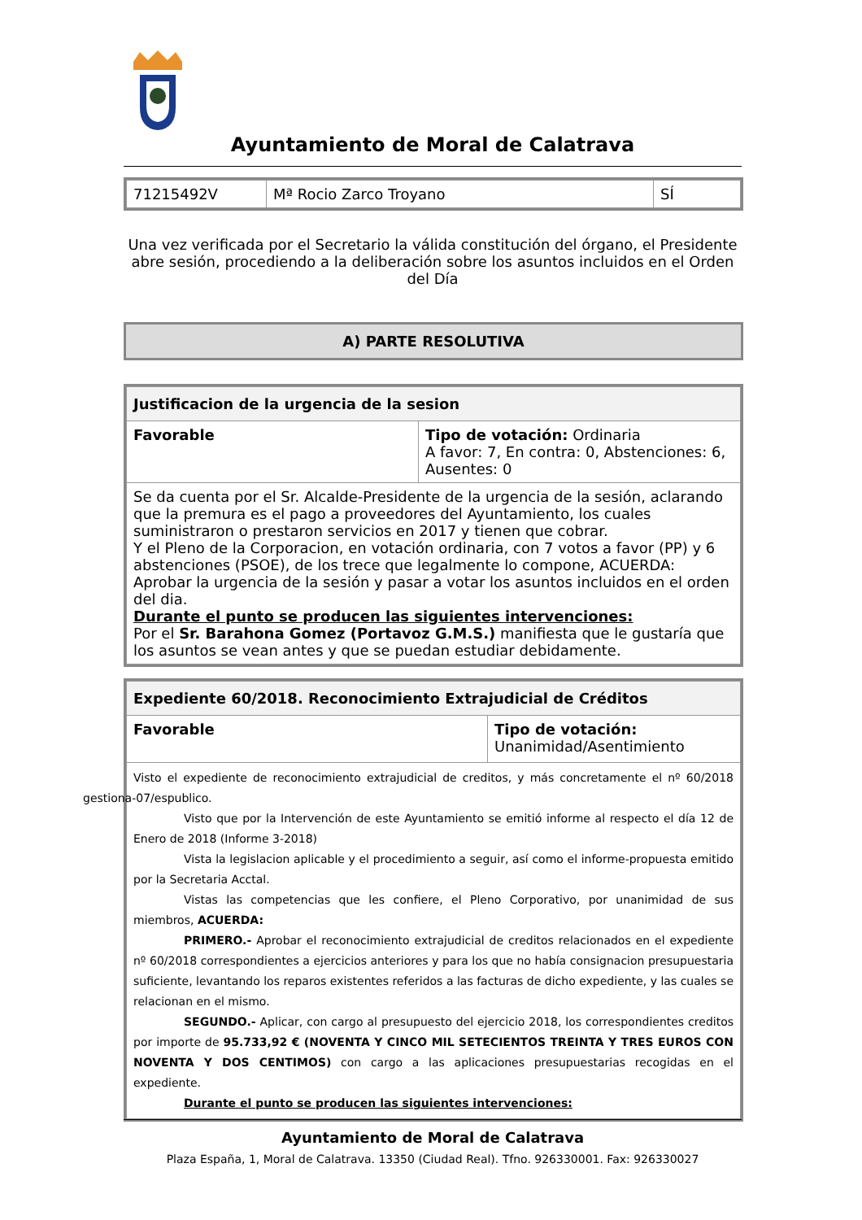Ayuntamiento de Moral de Calatrava
| 71215492V | Mª Rocio Zarco Troyano | SÍ |
Una vez verificada por el Secretario la válida constitución del órgano, el Presidente abre sesión, procediendo a la deliberación sobre los asuntos incluidos en el Orden del Día
A) PARTE RESOLUTIVA
| Justificacion de la urgencia de la sesion | |
| Favorable | Tipo de votación: Ordinaria A favor: 7, En contra: 0, Abstenciones: 6, Ausentes: 0 |
| Se da cuenta por el Sr. Alcalde-Presidente de la urgencia de la sesión, aclarando que la premura es el pago a proveedores del Ayuntamiento, los cuales suministraron o prestaron servicios en 2017 y tienen que cobrar. Y el Pleno de la Corporacion, en votación ordinaria, con 7 votos a favor (PP) y 6 abstenciones (PSOE), de los trece que legalmente lo compone, ACUERDA: Aprobar la urgencia de la sesión y pasar a votar los asuntos incluidos en el orden del dia. Durante el punto se producen las siguientes intervenciones: Por el Sr. Barahona Gomez (Portavoz G.M.S.) manifiesta que le gustaría que los asuntos se vean antes y que se puedan estudiar debidamente. | |
| Expediente 60/2018. Reconocimiento Extrajudicial de Créditos | |
| Favorable | Tipo de votación: Unanimidad/Asentimiento |
| Visto el expediente de reconocimiento extrajudicial de creditos, y más concretamente el nº 60/2018 gestiona-07/espublico. Visto que por la Intervención de este Ayuntamiento se emitió informe al respecto el día 12 de Enero de 2018 (Informe 3-2018) Vista la legislacion aplicable y el procedimiento a seguir, así como el informe-propuesta emitido por la Secretaria Acctal. Vistas las competencias que les confiere, el Pleno Corporativo, por unanimidad de sus miembros, ACUERDA: PRIMERO.- Aprobar el reconocimiento extrajudicial de creditos relacionados en el expediente nº 60/2018 correspondientes a ejercicios anteriores y para los que no había consignacion presupuestaria suficiente, levantando los reparos existentes referidos a las facturas de dicho expediente, y las cuales se relacionan en el mismo. SEGUNDO.- Aplicar, con cargo al presupuesto del ejercicio 2018, los correspondientes creditos por importe de 95.733,92 € (NOVENTA Y CINCO MIL SETECIENTOS TREINTA Y TRES EUROS CON NOVENTA Y DOS CENTIMOS) con cargo a las aplicaciones presupuestarias recogidas en el expediente. Durante el punto se producen las siguientes intervenciones: | |
Ayuntamiento de Moral de Calatrava
Plaza España, 1, Moral de Calatrava. 13350 (Ciudad Real). Tfno. 926330001. Fax: 926330027